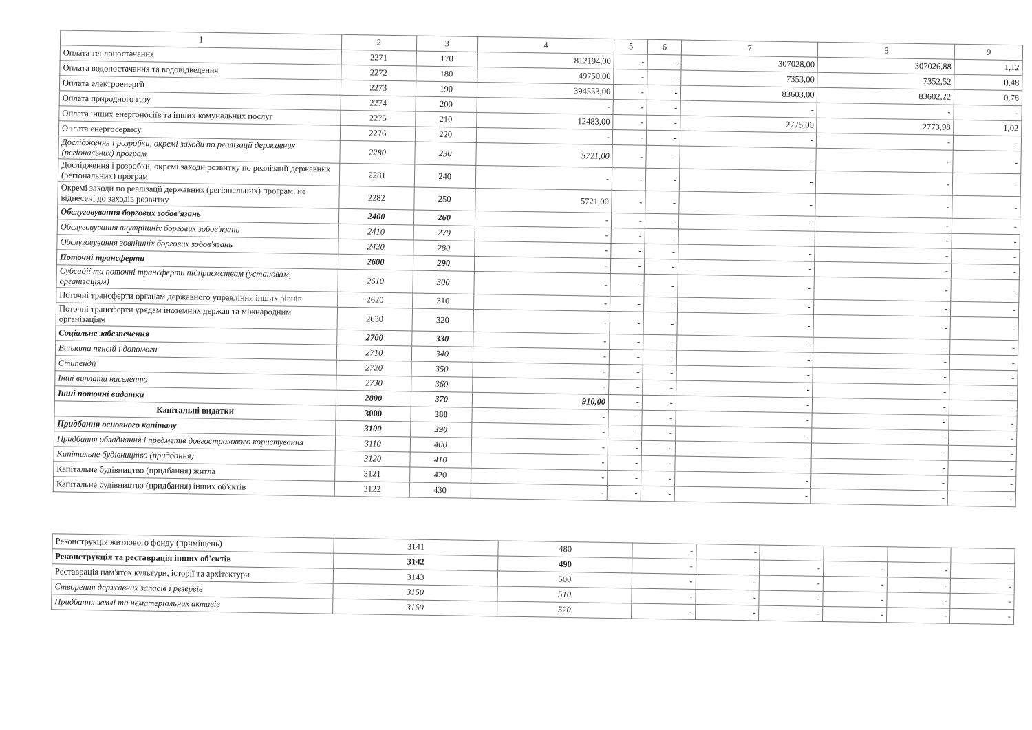| 1 | 2 | 3 | 4 | 5 | 6 | 7 | 8 | 9 |
| --- | --- | --- | --- | --- | --- | --- | --- | --- |
| Оплата теплопостачання | 2271 | 170 | 812194,00 | - | - | 307028,00 | 307026,88 | 1,12 |
| Оплата водопостачання та водовідведення | 2272 | 180 | 49750,00 | - | - | 7353,00 | 7352,52 | 0,48 |
| Оплата електроенергії | 2273 | 190 | 394553,00 | - | - | 83603,00 | 83602,22 | 0,78 |
| Оплата природного газу | 2274 | 200 | - | - | - | - | - | - |
| Оплата інших енергоносіїв та інших комунальних послуг | 2275 | 210 | 12483,00 | - | - | 2775,00 | 2773,98 | 1,02 |
| Оплата енергосервісу | 2276 | 220 | - | - | - | - | - | - |
| Дослідження і розробки, окремі заходи по реалізації державних (регіональних) програм | 2280 | 230 | 5721,00 | - | - | - | - | - |
| Дослідження і розробки, окремі заходи розвитку по реалізації державних (регіональних) програм | 2281 | 240 | - | - | - | - | - | - |
| Окремі заходи по реалізації державних (регіональних) програм, не віднесені до заходів розвитку | 2282 | 250 | 5721,00 | - | - | - | - | - |
| Обслуговування боргових зобов'язань | 2400 | 260 | - | - | - | - | - | - |
| Обслуговування внутрішніх боргових зобов'язань | 2410 | 270 | - | - | - | - | - | - |
| Обслуговування зовнішніх боргових зобов'язань | 2420 | 280 | - | - | - | - | - | - |
| Поточні трансферти | 2600 | 290 | - | - | - | - | - | - |
| Субсидії та поточні трансферти підприємствам (установам, організаціям) | 2610 | 300 | - | - | - | - | - | - |
| Поточні трансферти органам державного управління інших рівнів | 2620 | 310 | - | - | - | - | - | - |
| Поточні трансферти урядам іноземних держав та міжнародним організаціям | 2630 | 320 | - | - | - | - | - | - |
| Соціальне забезпечення | 2700 | 330 | - | - | - | - | - | - |
| Виплата пенсій і допомоги | 2710 | 340 | - | - | - | - | - | - |
| Стипендії | 2720 | 350 | - | - | - | - | - | - |
| Інші виплати населенню | 2730 | 360 | - | - | - | - | - | - |
| Інші поточні видатки | 2800 | 370 | 910,00 | - | - | - | - | - |
| Капітальні видатки | 3000 | 380 | - | - | - | - | - | - |
| Придбання основного капіталу | 3100 | 390 | - | - | - | - | - | - |
| Придбання обладнання і предметів довгострокового користування | 3110 | 400 | - | - | - | - | - | - |
| Капітальне будівництво (придбання) | 3120 | 410 | - | - | - | - | - | - |
| Капітальне будівництво (придбання) житла | 3121 | 420 | - | - | - | - | - | - |
| Капітальне будівництво (придбання) інших об'єктів | 3122 | 430 | - | - | - | - | - | - |
| Реконструкція житлового фонду (приміщень) | 3141 | 480 | - | - | | | | |
| Реконструкція та реставрація інших об'єктів | 3142 | 490 | - | - | - | - | - | - |
| Реставрація пам'яток культури, історії та архітектури | 3143 | 500 | - | - | - | - | - | - |
| Створення державних запасів і резервів | 3150 | 510 | - | - | - | - | - | - |
| Придбання землі та нематеріальних активів | 3160 | 520 | - | - | - | - | - | - |